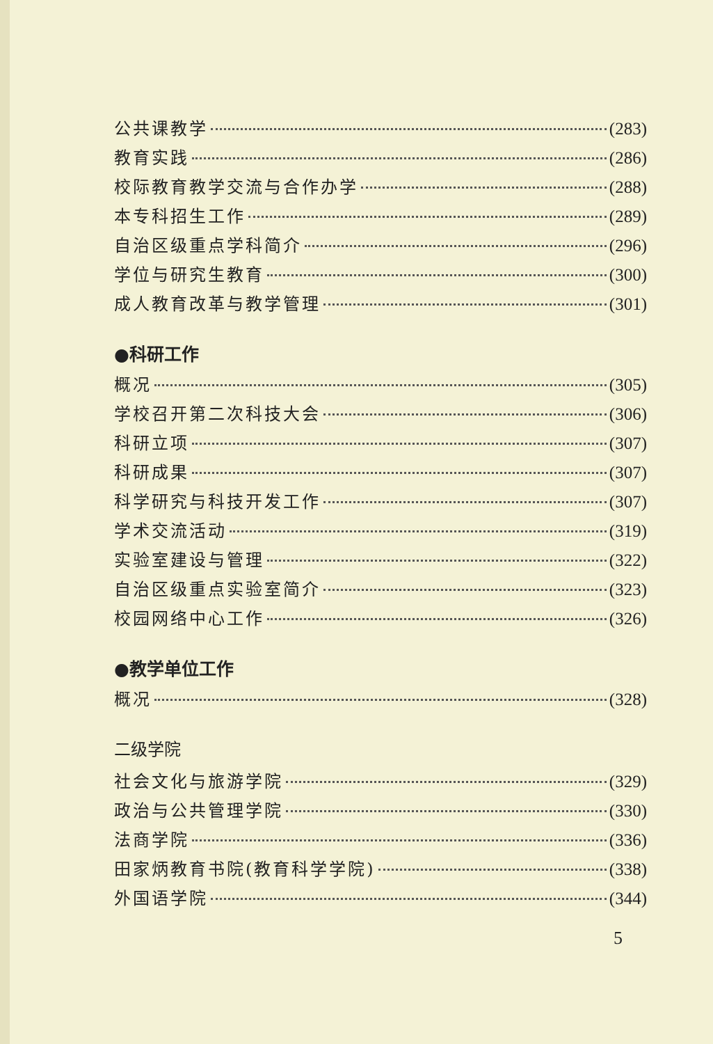公共课教学 (283)
教育实践 (286)
校际教育教学交流与合作办学 (288)
本专科招生工作 (289)
自治区级重点学科简介 (296)
学位与研究生教育 (300)
成人教育改革与教学管理 (301)
●科研工作
概况 (305)
学校召开第二次科技大会 (306)
科研立项 (307)
科研成果 (307)
科学研究与科技开发工作 (307)
学术交流活动 (319)
实验室建设与管理 (322)
自治区级重点实验室简介 (323)
校园网络中心工作 (326)
●教学单位工作
概况 (328)
二级学院
社会文化与旅游学院 (329)
政治与公共管理学院 (330)
法商学院 (336)
田家炳教育书院(教育科学学院) (338)
外国语学院 (344)
5